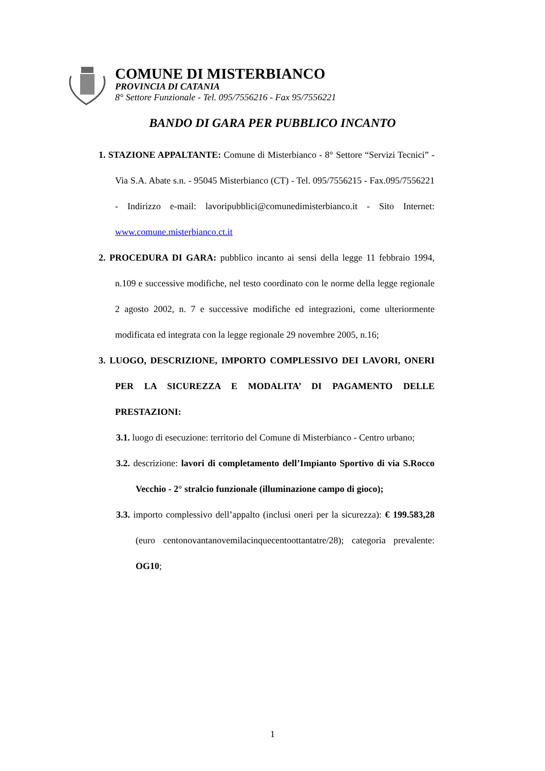COMUNE DI MISTERBIANCO
PROVINCIA DI CATANIA
8° Settore Funzionale - Tel. 095/7556216 - Fax 95/7556221
BANDO DI GARA PER PUBBLICO INCANTO
1. STAZIONE APPALTANTE: Comune di Misterbianco - 8° Settore “Servizi Tecnici” - Via S.A. Abate s.n. - 95045 Misterbianco (CT) - Tel. 095/7556215 - Fax.095/7556221 - Indirizzo e-mail: lavoripubblici@comunedimisterbianco.it - Sito Internet: www.comune.misterbianco.ct.it
2. PROCEDURA DI GARA: pubblico incanto ai sensi della legge 11 febbraio 1994, n.109 e successive modifiche, nel testo coordinato con le norme della legge regionale 2 agosto 2002, n. 7 e successive modifiche ed integrazioni, come ulteriormente modificata ed integrata con la legge regionale 29 novembre 2005, n.16;
3. LUOGO, DESCRIZIONE, IMPORTO COMPLESSIVO DEI LAVORI, ONERI PER LA SICUREZZA E MODALITA’ DI PAGAMENTO DELLE PRESTAZIONI:
3.1. luogo di esecuzione: territorio del Comune di Misterbianco - Centro urbano;
3.2. descrizione: lavori di completamento dell’Impianto Sportivo di via S.Rocco Vecchio - 2° stralcio funzionale (illuminazione campo di gioco);
3.3. importo complessivo dell’appalto (inclusi oneri per la sicurezza): € 199.583,28 (euro centonovantanovemilacinquecentoottantatre/28); categoria prevalente: OG10;
1